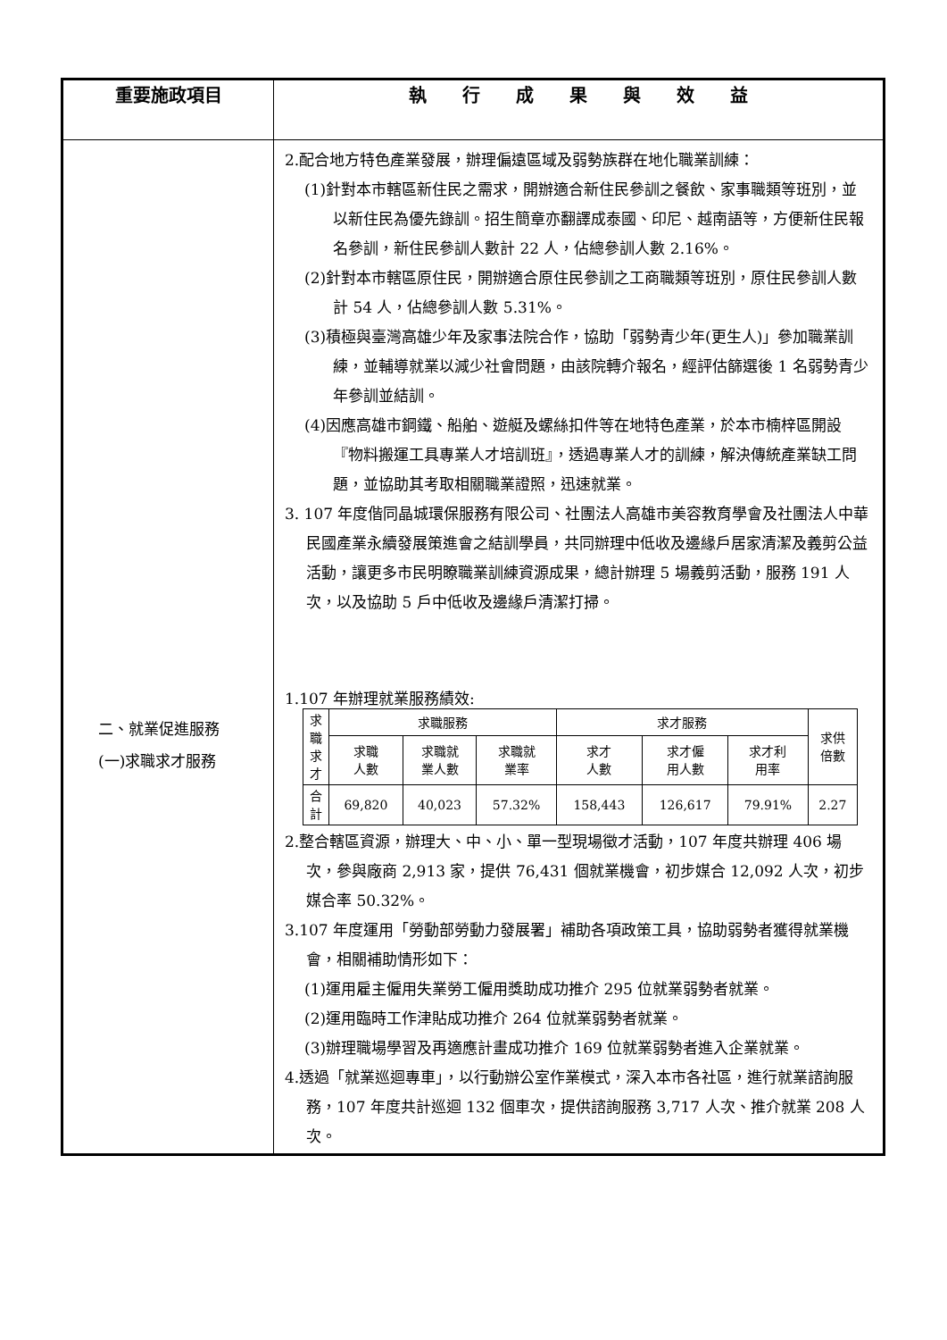| 重要施政項目 | 執 行 成 果 與 效 益 |
| --- | --- |
| 二、就業促進服務 (一)求職求才服務 | 2.配合地方特色產業發展，辦理偏遠區域及弱勢族群在地化職業訓練： (1)針對本市轄區新住民之需求，開辦適合新住民參訓之餐飲、家事職類等班別，並以新住民為優先錄訓。招生簡章亦翻譯成泰國、印尼、越南語等，方便新住民報名參訓，新住民參訓人數計 22 人，佔總參訓人數 2.16%。 (2)針對本市轄區原住民，開辦適合原住民參訓之工商職類等班別，原住民參訓人數計 54 人，佔總參訓人數 5.31%。 (3)積極與臺灣高雄少年及家事法院合作，協助「弱勢青少年(更生人)」參加職業訓練，並輔導就業以減少社會問題，由該院轉介報名，經評估篩選後 1 名弱勢青少年參訓並結訓。 (4)因應高雄市鋼鐵、船舶、遊艇及螺絲扣件等在地特色產業，於本市楠梓區開設『物料搬運工具專業人才培訓班』，透過專業人才的訓練，解決傳統產業缺工問題，並協助其考取相關職業證照，迅速就業。 3. 107 年度偕同晶城環保服務有限公司、社團法人高雄市美容教育學會及社團法人中華民國產業永續發展策進會之結訓學員，共同辦理中低收及邊緣戶居家清潔及義剪公益活動，讓更多市民明瞭職業訓練資源成果，總計辦理 5 場義剪活動，服務 191 人次，以及協助 5 戶中低收及邊緣戶清潔打掃。 1.107 年辦理就業服務績效: / 求 職 求 才 / 求職服務 / / / 求才服務 / / / 求供 倍數 / / / 求職 人數 / 求職就 業人數 / 求職就 業率 / 求才 人數 / 求才僱 用人數 / 求才利 用率 / / / 合 計 / 69,820 / 40,023 / 57.32% / 158,443 / 126,617 / 79.91% / 2.27 / 2.整合轄區資源，辦理大、中、小、單一型現場徵才活動，107 年度共辦理 406 場次，參與廠商 2,913 家，提供 76,431 個就業機會，初步媒合 12,092 人次，初步媒合率 50.32%。 3.107 年度運用「勞動部勞動力發展署」補助各項政策工具，協助弱勢者獲得就業機會，相關補助情形如下： (1)運用雇主僱用失業勞工僱用獎助成功推介 295 位就業弱勢者就業。 (2)運用臨時工作津貼成功推介 264 位就業弱勢者就業。 (3)辦理職場學習及再適應計畫成功推介 169 位就業弱勢者進入企業就業。 4.透過「就業巡迴專車」，以行動辦公室作業模式，深入本市各社區，進行就業諮詢服務，107 年度共計巡迴 132 個車次，提供諮詢服務 3,717 人次、推介就業 208 人次。 |